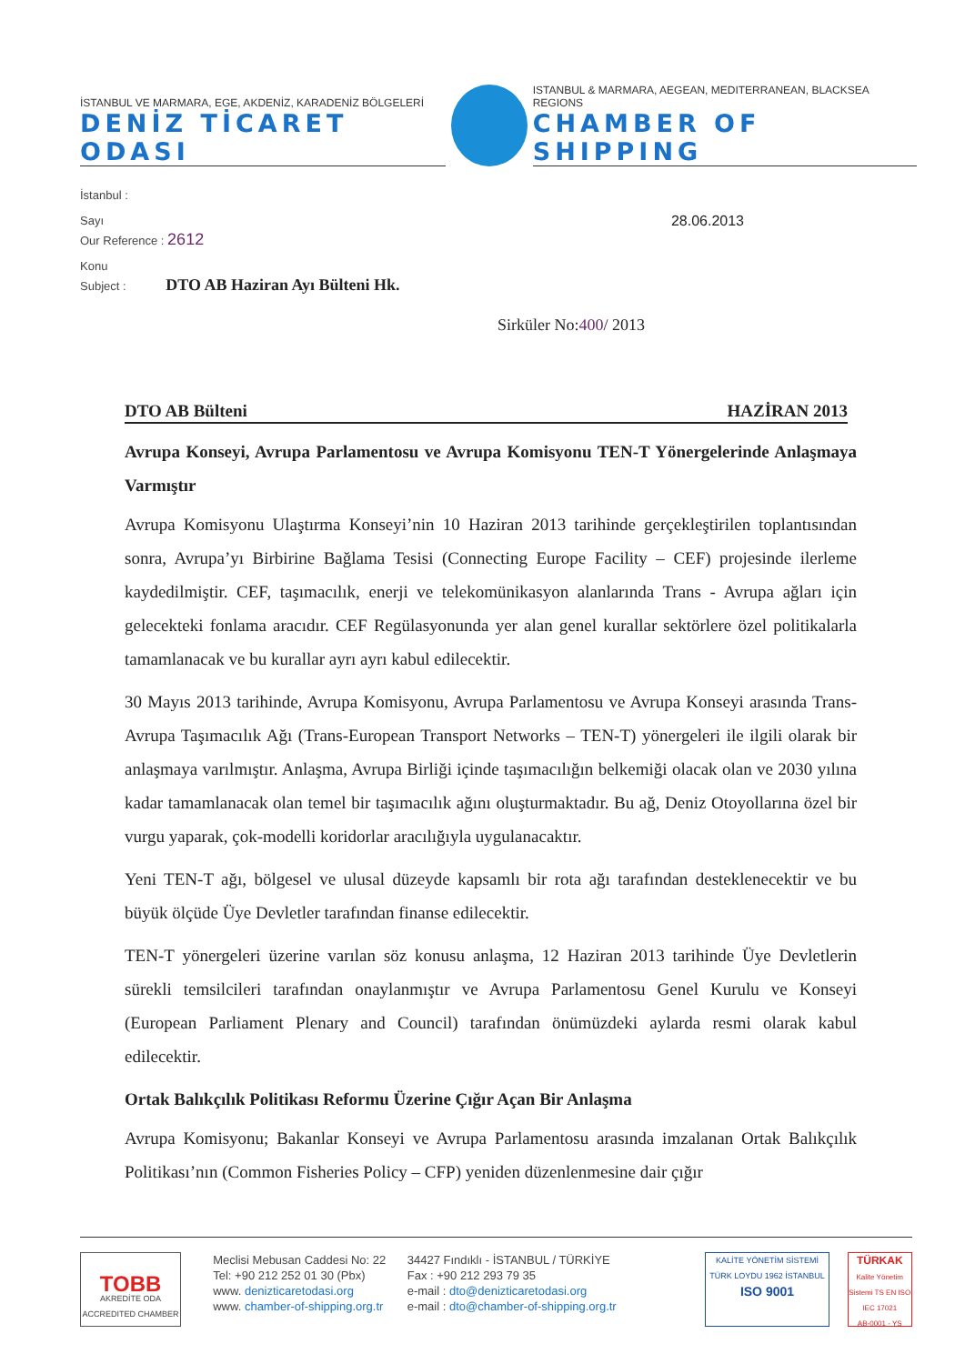İSTANBUL VE MARMARA, EGE, AKDENİZ, KARADENİZ BÖLGELERİ
DENİZ TİCARET ODASI
ISTANBUL & MARMARA, AEGEAN, MEDITERRANEAN, BLACKSEA REGIONS
CHAMBER OF SHIPPING
İstanbul :
Sayı 28.06.2013
Our Reference : 2612
Konu
Subject : DTO AB Haziran Ayı Bülteni Hk.
Sirküler No:400/ 2013
DTO AB Bülteni HAZİRAN 2013
Avrupa Konseyi, Avrupa Parlamentosu ve Avrupa Komisyonu TEN-T Yönergelerinde Anlaşmaya Varmıştır
Avrupa Komisyonu Ulaştırma Konseyi’nin 10 Haziran 2013 tarihinde gerçekleştirilen toplantısından sonra, Avrupa’yı Birbirine Bağlama Tesisi (Connecting Europe Facility – CEF) projesinde ilerleme kaydedilmiştir. CEF, taşımacılık, enerji ve telekomünikasyon alanlarında Trans - Avrupa ağları için gelecekteki fonlama aracıdır. CEF Regülasyonunda yer alan genel kurallar sektörlere özel politikalarla tamamlanacak ve bu kurallar ayrı ayrı kabul edilecektir.
30 Mayıs 2013 tarihinde, Avrupa Komisyonu, Avrupa Parlamentosu ve Avrupa Konseyi arasında Trans-Avrupa Taşımacılık Ağı (Trans-European Transport Networks – TEN-T) yönergeleri ile ilgili olarak bir anlaşmaya varılmıştır. Anlaşma, Avrupa Birliği içinde taşımacılığın belkemiği olacak olan ve 2030 yılına kadar tamamlanacak olan temel bir taşımacılık ağını oluşturmaktadır. Bu ağ, Deniz Otoyollarına özel bir vurgu yaparak, çok-modelli koridorlar aracılığıyla uygulanacaktır.
Yeni TEN-T ağı, bölgesel ve ulusal düzeyde kapsamlı bir rota ağı tarafından desteklenecektir ve bu büyük ölçüde Üye Devletler tarafından finanse edilecektir.
TEN-T yönergeleri üzerine varılan söz konusu anlaşma, 12 Haziran 2013 tarihinde Üye Devletlerin sürekli temsilcileri tarafından onaylanmıştır ve Avrupa Parlamentosu Genel Kurulu ve Konseyi (European Parliament Plenary and Council) tarafından önümüzdeki aylarda resmi olarak kabul edilecektir.
Ortak Balıkçılık Politikası Reformu Üzerine Çığır Açan Bir Anlaşma
Avrupa Komisyonu; Bakanlar Konseyi ve Avrupa Parlamentosu arasında imzalanan Ortak Balıkçılık Politikası’nın (Common Fisheries Policy – CFP) yeniden düzenlenmesine dair çığır
TOBB
AKREDİTE ODA
ACCREDITED CHAMBER
Meclisi Mebusan Caddesi No: 22
Tel: +90 212 252 01 30 (Pbx)
www. denizticaretodasi.org
www. chamber-of-shipping.org.tr
34427 Fındıklı - İSTANBUL / TÜRKİYE
Fax : +90 212 293 79 35
e-mail : dto@denizticaretodasi.org
e-mail : dto@chamber-of-shipping.org.tr
KALİTE YÖNETİM SİSTEMİ
TÜRK LOYDU 1962 İSTANBUL
ISO 9001
TÜRKAK
Kalite Yönetim Sistemi TS EN ISO IEC 17021
AB-0001 - YS